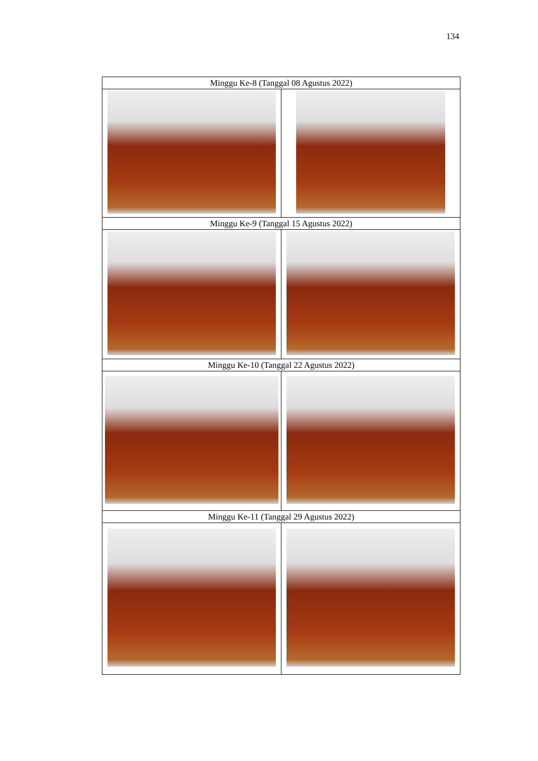134
| Minggu Ke-8 (Tanggal 08 Agustus 2022) | |
| --- | --- |
| Minggu Ke-9 (Tanggal 15 Agustus 2022) | |
| Minggu Ke-10 (Tanggal 22 Agustus 2022) | |
| Minggu Ke-11 (Tanggal 29 Agustus 2022) | |